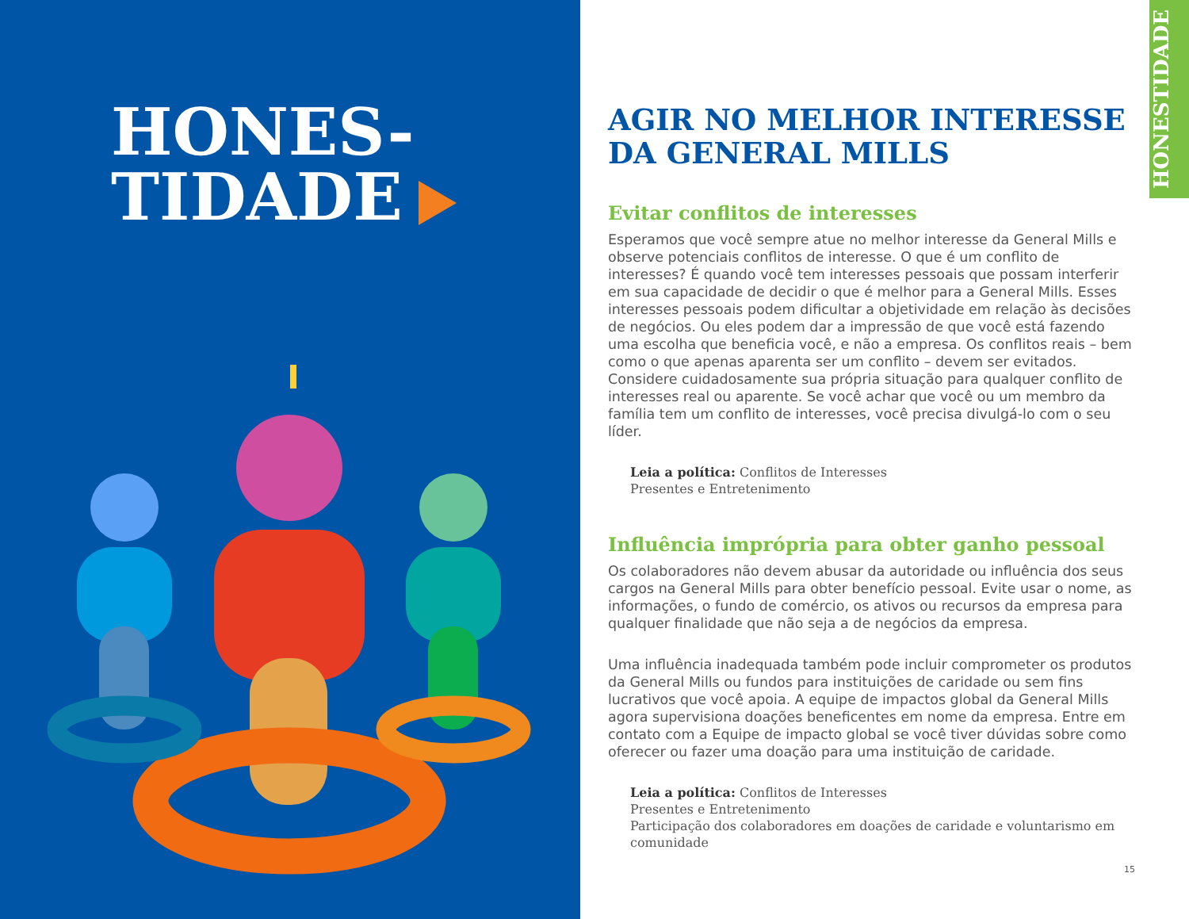HONES-
TIDADE
AGIR NO MELHOR INTERESSE DA GENERAL MILLS
Evitar conflitos de interesses
Esperamos que você sempre atue no melhor interesse da General Mills e observe potenciais conflitos de interesse. O que é um conflito de interesses? É quando você tem interesses pessoais que possam interferir em sua capacidade de decidir o que é melhor para a General Mills. Esses interesses pessoais podem dificultar a objetividade em relação às decisões de negócios. Ou eles podem dar a impressão de que você está fazendo uma escolha que beneficia você, e não a empresa. Os conflitos reais – bem como o que apenas aparenta ser um conflito – devem ser evitados. Considere cuidadosamente sua própria situação para qualquer conflito de interesses real ou aparente. Se você achar que você ou um membro da família tem um conflito de interesses, você precisa divulgá-lo com o seu líder.
Leia a política: Conflitos de Interesses
Presentes e Entretenimento
Influência imprópria para obter ganho pessoal
Os colaboradores não devem abusar da autoridade ou influência dos seus cargos na General Mills para obter benefício pessoal. Evite usar o nome, as informações, o fundo de comércio, os ativos ou recursos da empresa para qualquer finalidade que não seja a de negócios da empresa.
Uma influência inadequada também pode incluir comprometer os produtos da General Mills ou fundos para instituições de caridade ou sem fins lucrativos que você apoia. A equipe de impactos global da General Mills agora supervisiona doações beneficentes em nome da empresa. Entre em contato com a Equipe de impacto global se você tiver dúvidas sobre como oferecer ou fazer uma doação para uma instituição de caridade.
Leia a política: Conflitos de Interesses
Presentes e Entretenimento
Participação dos colaboradores em doações de caridade e voluntarismo em comunidade
HONESTIDADE
15